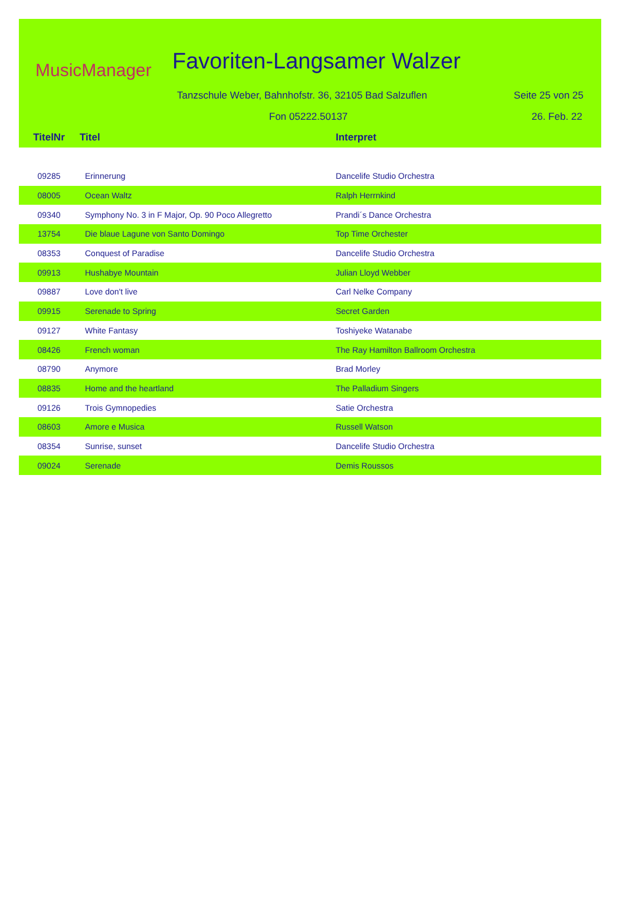MusicManager Favoriten-Langsamer Walzer
Tanzschule Weber, Bahnhofstr. 36, 32105 Bad Salzuflen
Seite 25 von 25
Fon 05222.50137 26. Feb. 22
| TitelNr | Titel | Interpret |
| --- | --- | --- |
| 09285 | Erinnerung | Dancelife Studio Orchestra |
| 08005 | Ocean Waltz | Ralph Herrnkind |
| 09340 | Symphony No. 3 in F Major, Op. 90 Poco Allegretto | Prandi´s Dance Orchestra |
| 13754 | Die blaue Lagune von Santo Domingo | Top Time Orchester |
| 08353 | Conquest of Paradise | Dancelife Studio Orchestra |
| 09913 | Hushabye Mountain | Julian Lloyd Webber |
| 09887 | Love don't live | Carl Nelke Company |
| 09915 | Serenade to Spring | Secret Garden |
| 09127 | White Fantasy | Toshiyeke Watanabe |
| 08426 | French woman | The Ray Hamilton Ballroom Orchestra |
| 08790 | Anymore | Brad Morley |
| 08835 | Home and the heartland | The Palladium Singers |
| 09126 | Trois Gymnopedies | Satie Orchestra |
| 08603 | Amore e Musica | Russell Watson |
| 08354 | Sunrise, sunset | Dancelife Studio Orchestra |
| 09024 | Serenade | Demis Roussos |